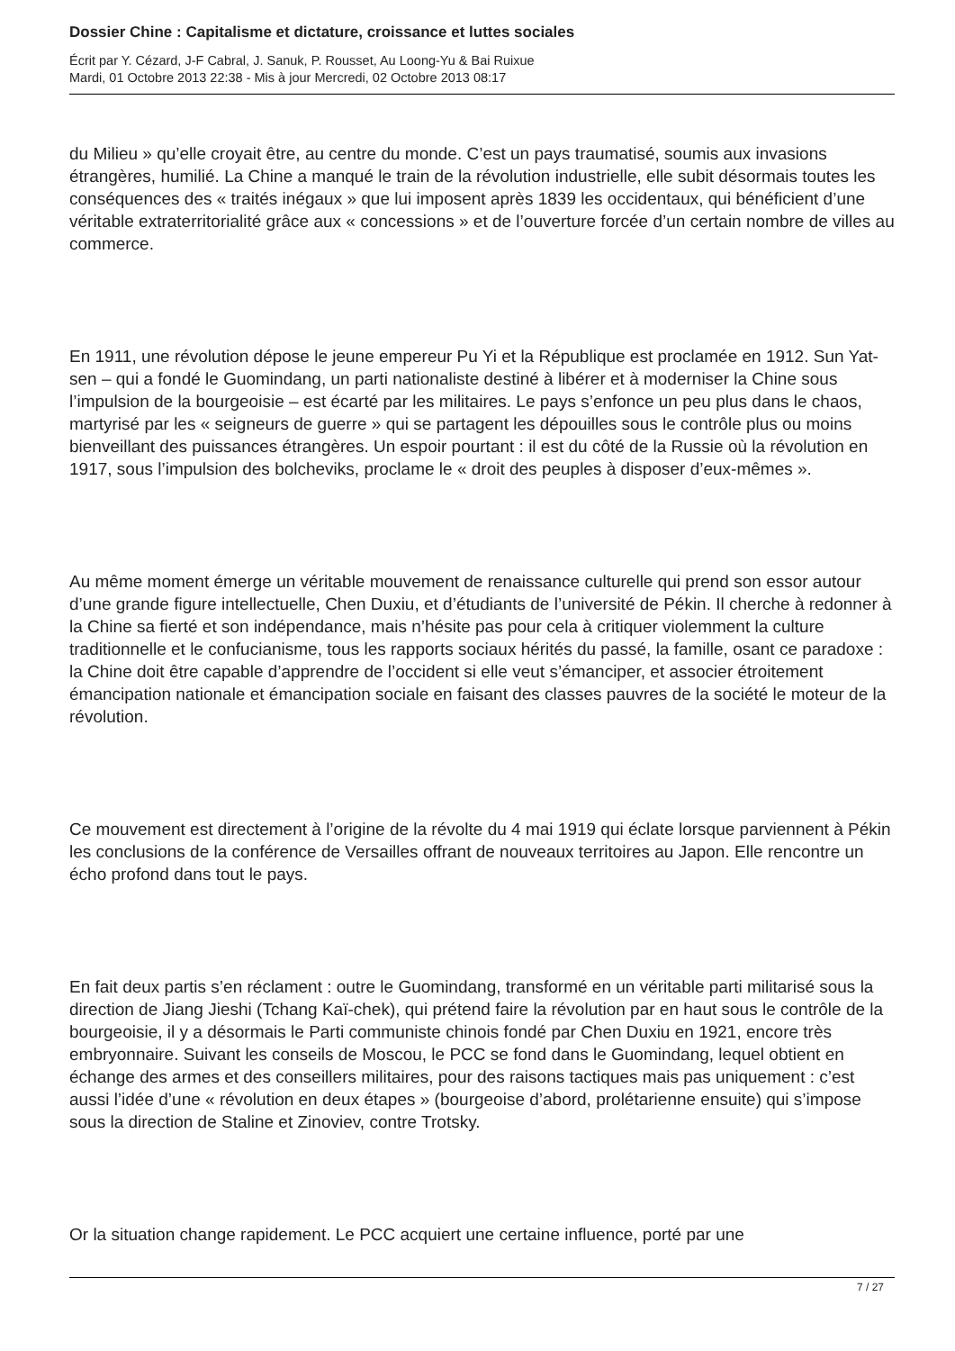Dossier Chine : Capitalisme et dictature, croissance et luttes sociales
Écrit par Y. Cézard, J-F Cabral, J. Sanuk, P. Rousset, Au Loong-Yu & Bai Ruixue
Mardi, 01 Octobre 2013 22:38 - Mis à jour Mercredi, 02 Octobre 2013 08:17
du Milieu » qu’elle croyait être, au centre du monde. C’est un pays traumatisé, soumis aux invasions étrangères, humilié. La Chine a manqué le train de la révolution industrielle, elle subit désormais toutes les conséquences des « traités inégaux » que lui imposent après 1839 les occidentaux, qui bénéficient d’une véritable extraterritorialité grâce aux « concessions » et de l’ouverture forcée d’un certain nombre de villes au commerce.
En 1911, une révolution dépose le jeune empereur Pu Yi et la République est proclamée en 1912. Sun Yat-sen – qui a fondé le Guomindang, un parti nationaliste destiné à libérer et à moderniser la Chine sous l’impulsion de la bourgeoisie – est écarté par les militaires. Le pays s’enfonce un peu plus dans le chaos, martyrisé par les « seigneurs de guerre » qui se partagent les dépouilles sous le contrôle plus ou moins bienveillant des puissances étrangères. Un espoir pourtant : il est du côté de la Russie où la révolution en 1917, sous l’impulsion des bolcheviks, proclame le « droit des peuples à disposer d’eux-mêmes ».
Au même moment émerge un véritable mouvement de renaissance culturelle qui prend son essor autour d’une grande figure intellectuelle, Chen Duxiu, et d’étudiants de l’université de Pékin. Il cherche à redonner à la Chine sa fierté et son indépendance, mais n’hésite pas pour cela à critiquer violemment la culture traditionnelle et le confucianisme, tous les rapports sociaux hérités du passé, la famille, osant ce paradoxe : la Chine doit être capable d’apprendre de l’occident si elle veut s’émanciper, et associer étroitement émancipation nationale et émancipation sociale en faisant des classes pauvres de la société le moteur de la révolution.
Ce mouvement est directement à l’origine de la révolte du 4 mai 1919 qui éclate lorsque parviennent à Pékin les conclusions de la conférence de Versailles offrant de nouveaux territoires au Japon. Elle rencontre un écho profond dans tout le pays.
En fait deux partis s’en réclament : outre le Guomindang, transformé en un véritable parti militarisé sous la direction de Jiang Jieshi (Tchang Kaï-chek), qui prétend faire la révolution par en haut sous le contrôle de la bourgeoisie, il y a désormais le Parti communiste chinois fondé par Chen Duxiu en 1921, encore très embryonnaire. Suivant les conseils de Moscou, le PCC se fond dans le Guomindang, lequel obtient en échange des armes et des conseillers militaires, pour des raisons tactiques mais pas uniquement : c’est aussi l’idée d’une « révolution en deux étapes » (bourgeoise d’abord, prolétarienne ensuite) qui s’impose sous la direction de Staline et Zinoviev, contre Trotsky.
Or la situation change rapidement. Le PCC acquiert une certaine influence, porté par une
7 / 27